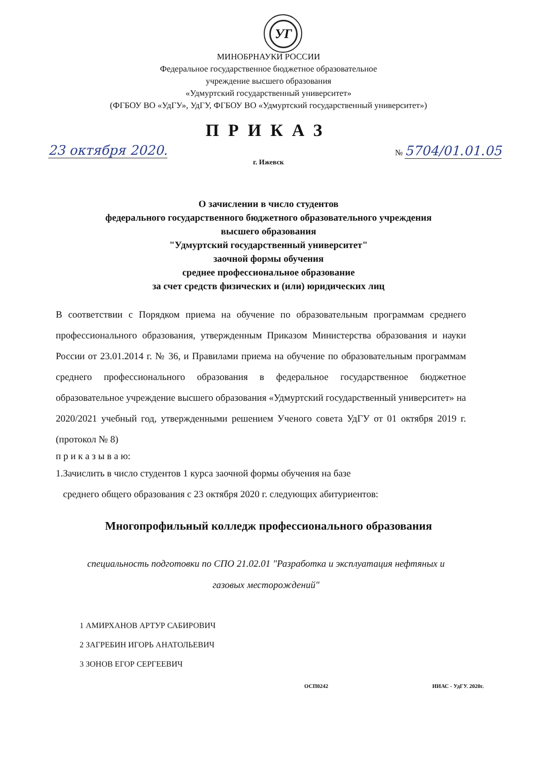УГ
МИНОБРНАУКИ РОССИИ
Федеральное государственное бюджетное образовательное
учреждение высшего образования
«Удмуртский государственный университет»
(ФГБОУ ВО «УдГУ», УдГУ, ФГБОУ ВО «Удмуртский государственный университет»)
ПРИКАЗ
23 октября 2020. № 5704/01.01.05
г. Ижевск
О зачислении в число студентов
федерального государственного бюджетного образовательного учреждения
высшего образования
"Удмуртский государственный университет"
заочной формы обучения
среднее профессиональное образование
за счет средств физических и (или) юридических лиц
В соответствии с Порядком приема на обучение по образовательным программам среднего профессионального образования, утвержденным Приказом Министерства образования и науки России от 23.01.2014 г. № 36, и Правилами приема на обучение по образовательным программам среднего профессионального образования в федеральное государственное бюджетное образовательное учреждение высшего образования «Удмуртский государственный университет» на 2020/2021 учебный год, утвержденными решением Ученого совета УдГУ от 01 октября 2019 г. (протокол № 8)
п р и к а з ы в а ю:
1.Зачислить в число студентов 1 курса заочной формы обучения на базе
среднего общего образования с 23 октября 2020 г. следующих абитуриентов:
Многопрофильный колледж профессионального образования
специальность подготовки по СПО 21.02.01 "Разработка и эксплуатация нефтяных и газовых месторождений"
1 АМИРХАНОВ АРТУР САБИРОВИЧ
2 ЗАГРЕБИН ИГОРЬ АНАТОЛЬЕВИЧ
3 ЗОНОВ ЕГОР СЕРГЕЕВИЧ
ОСП0242 ИИАС - УдГУ. 2020г.